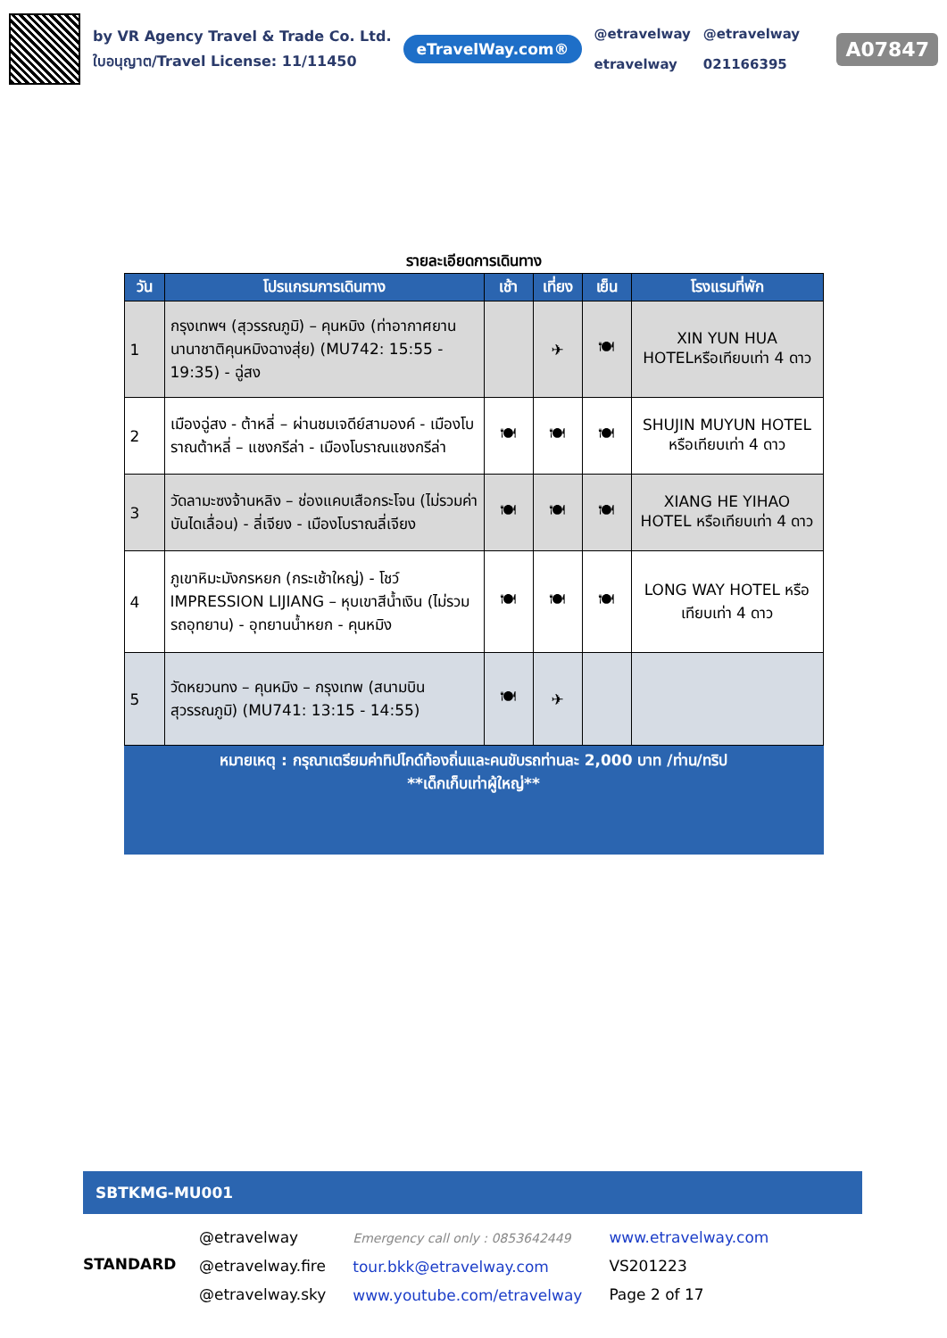by VR Agency Travel & Trade Co. Ltd.
ใบอนุญาต/Travel License: 11/11450
eTravelWay.com®
@etravelway
etravelway
@etravelway
021166395
A07847
รายละเอียดการเดินทาง
| วัน | โปรแกรมการเดินทาง | เช้า | เที่ยง | เย็น | โรงแรมที่พัก |
| --- | --- | --- | --- | --- | --- |
| 1 | กรุงเทพฯ (สุวรรณภูมิ) – คุนหมิง (ท่าอากาศยานนานาชาติคุนหมิงฉางสุ่ย) (MU742: 15:55 - 19:35) - ฉู่สง | | ✈ | 🍽 | XIN YUN HUA HOTELหรือเทียบเท่า 4 ดาว |
| 2 | เมืองฉู่สง - ต้าหลี่ – ผ่านชมเจดีย์สามองค์ - เมืองโบราณต้าหลี่ – แชงกรีล่า - เมืองโบราณแชงกรีล่า | 🍽 | 🍽 | 🍽 | SHUJIN MUYUN HOTEL หรือเทียบเท่า 4 ดาว |
| 3 | วัดลามะซงจ้านหลิง – ช่องแคบเสือกระโจน (ไม่รวมค่าบันไดเลื่อน) - ลี่เจียง - เมืองโบราณลี่เจียง | 🍽 | 🍽 | 🍽 | XIANG HE YIHAO HOTEL หรือเทียบเท่า 4 ดาว |
| 4 | ภูเขาหิมะมังกรหยก (กระเช้าใหญ่) - โชว์ IMPRESSION LIJIANG – หุบเขาสีน้ำเงิน (ไม่รวมรถอุทยาน) - อุทยานน้ำหยก - คุนหมิง | 🍽 | 🍽 | 🍽 | LONG WAY HOTEL หรือเทียบเท่า 4 ดาว |
| 5 | วัดหยวนทง – คุนหมิง – กรุงเทพ (สนามบินสุวรรณภูมิ) (MU741: 13:15 - 14:55) | 🍽 | ✈ | | |
หมายเหตุ : กรุณาเตรียมค่าทิปไกด์ท้องถิ่นและคนขับรถท่านละ 2,000 บาท /ท่าน/ทริป
**เด็กเก็บเท่าผู้ใหญ่**
SBTKMG-MU001
STANDARD
@etravelway
@etravelway.fire
@etravelway.sky
Emergency call only : 0853642449
tour.bkk@etravelway.com
www.youtube.com/etravelway
www.etravelway.com
VS201223
Page 2 of 17